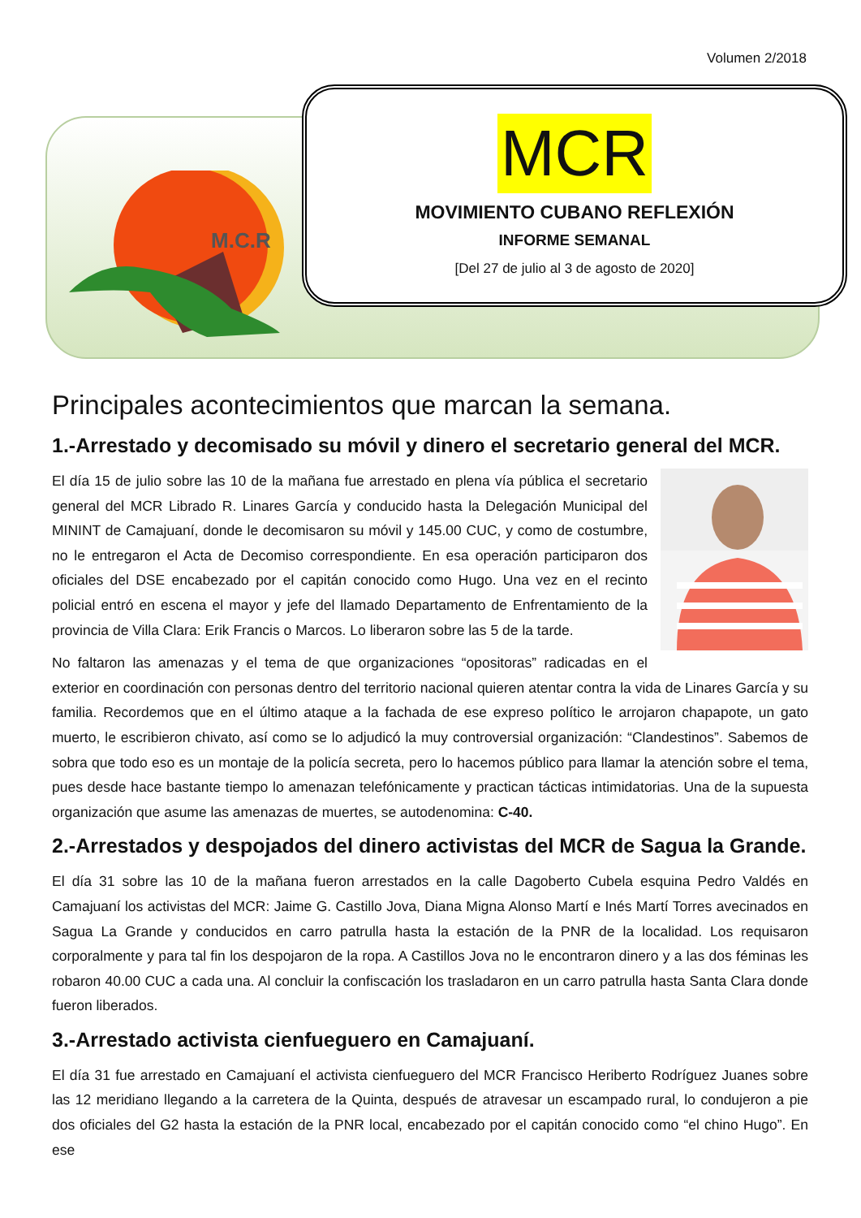Volumen 2/2018
M.C.R
MCR
MOVIMIENTO CUBANO REFLEXIÓN
INFORME SEMANAL
[Del 27 de julio al 3 de agosto de 2020]
Principales acontecimientos que marcan la semana.
1.-Arrestado y decomisado su móvil y dinero el secretario general del MCR.
El día 15 de julio sobre las 10 de la mañana fue arrestado en plena vía pública el secretario general del MCR Librado R. Linares García y conducido hasta la Delegación Municipal del MININT de Camajuaní, donde le decomisaron su móvil y 145.00 CUC, y como de costumbre, no le entregaron el Acta de Decomiso correspondiente. En esa operación participaron dos oficiales del DSE encabezado por el capitán conocido como Hugo. Una vez en el recinto policial entró en escena el mayor y jefe del llamado Departamento de Enfrentamiento de la provincia de Villa Clara: Erik Francis o Marcos. Lo liberaron sobre las 5 de la tarde.
No faltaron las amenazas y el tema de que organizaciones “opositoras” radicadas en el exterior en coordinación con personas dentro del territorio nacional quieren atentar contra la vida de Linares García y su familia. Recordemos que en el último ataque a la fachada de ese expreso político le arrojaron chapapote, un gato muerto, le escribieron chivato, así como se lo adjudicó la muy controversial organización: “Clandestinos”. Sabemos de sobra que todo eso es un montaje de la policía secreta, pero lo hacemos público para llamar la atención sobre el tema, pues desde hace bastante tiempo lo amenazan telefónicamente y practican tácticas intimidatorias. Una de la supuesta organización que asume las amenazas de muertes, se autodenomina: C-40.
2.-Arrestados y despojados del dinero activistas del MCR de Sagua la Grande.
El día 31 sobre las 10 de la mañana fueron arrestados en la calle Dagoberto Cubela esquina Pedro Valdés en Camajuaní los activistas del MCR: Jaime G. Castillo Jova, Diana Migna Alonso Martí e Inés Martí Torres avecinados en Sagua La Grande y conducidos en carro patrulla hasta la estación de la PNR de la localidad. Los requisaron corporalmente y para tal fin los despojaron de la ropa. A Castillos Jova no le encontraron dinero y a las dos féminas les robaron 40.00 CUC a cada una. Al concluir la confiscación los trasladaron en un carro patrulla hasta Santa Clara donde fueron liberados.
3.-Arrestado activista cienfueguero en Camajuaní.
El día 31 fue arrestado en Camajuaní el activista cienfueguero del MCR Francisco Heriberto Rodríguez Juanes sobre las 12 meridiano llegando a la carretera de la Quinta, después de atravesar un escampado rural, lo condujeron a pie dos oficiales del G2 hasta la estación de la PNR local, encabezado por el capitán conocido como “el chino Hugo”. En ese